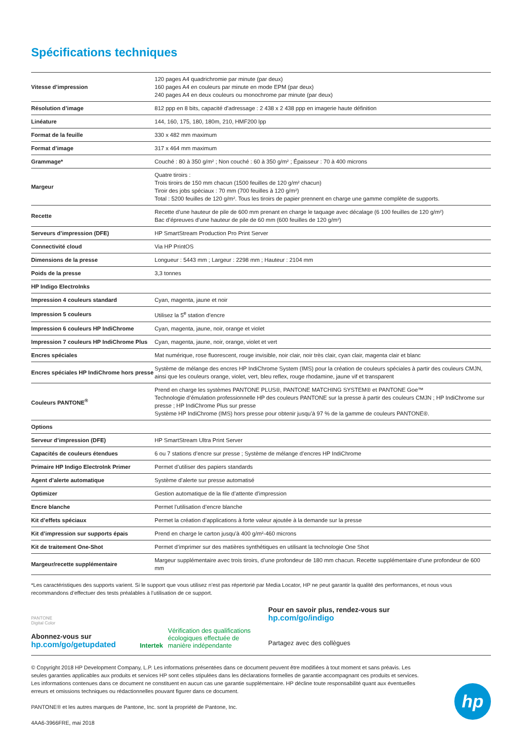Spécifications techniques
| Vitesse d’impression | 120 pages A4 quadrichromie par minute (par deux) 160 pages A4 en couleurs par minute en mode EPM (par deux) 240 pages A4 en deux couleurs ou monochrome par minute (par deux) |
| Résolution d’image | 812 ppp en 8 bits, capacité d’adressage : 2 438 x 2 438 ppp en imagerie haute définition |
| Linéature | 144, 160, 175, 180, 180m, 210, HMF200 lpp |
| Format de la feuille | 330 x 482 mm maximum |
| Format d’image | 317 x 464 mm maximum |
| Grammage* | Couché : 80 à 350 g/m² ; Non couché : 60 à 350 g/m² ; Épaisseur : 70 à 400 microns |
| Margeur | Quatre tiroirs : Trois tiroirs de 150 mm chacun (1500 feuilles de 120 g/m² chacun) Tiroir des jobs spéciaux : 70 mm (700 feuilles à 120 g/m²) Total : 5200 feuilles de 120 g/m². Tous les tiroirs de papier prennent en charge une gamme complète de supports. |
| Recette | Recette d’une hauteur de pile de 600 mm prenant en charge le taquage avec décalage (6 100 feuilles de 120 g/m²) Bac d’épreuves d’une hauteur de pile de 60 mm (600 feuilles de 120 g/m²) |
| Serveurs d’impression (DFE) | HP SmartStream Production Pro Print Server |
| Connectivité cloud | Via HP PrintOS |
| Dimensions de la presse | Longueur : 5443 mm ; Largeur : 2298 mm ; Hauteur : 2104 mm |
| Poids de la presse | 3,3 tonnes |
| HP Indigo ElectroInks | |
| Impression 4 couleurs standard | Cyan, magenta, jaune et noir |
| Impression 5 couleurs | Utilisez la 5<sup>e</sup> station d’encre |
| Impression 6 couleurs HP IndiChrome | Cyan, magenta, jaune, noir, orange et violet |
| Impression 7 couleurs HP IndiChrome Plus | Cyan, magenta, jaune, noir, orange, violet et vert |
| Encres spéciales | Mat numérique, rose fluorescent, rouge invisible, noir clair, noir très clair, cyan clair, magenta clair et blanc |
| Encres spéciales HP IndiChrome hors presse | Système de mélange des encres HP IndiChrome System (IMS) pour la création de couleurs spéciales à partir des couleurs CMJN, ainsi que les couleurs orange, violet, vert, bleu reflex, rouge rhodamine, jaune vif et transparent |
| Couleurs PANTONE<sup>®</sup> | Prend en charge les systèmes PANTONE PLUS®, PANTONE MATCHING SYSTEM® et PANTONE Goe™ Technologie d’émulation professionnelle HP des couleurs PANTONE sur la presse à partir des couleurs CMJN ; HP IndiChrome sur presse ; HP IndiChrome Plus sur presse Système HP IndiChrome (IMS) hors presse pour obtenir jusqu’à 97 % de la gamme de couleurs PANTONE®. |
| Options | |
| Serveur d’impression (DFE) | HP SmartStream Ultra Print Server |
| Capacités de couleurs étendues | 6 ou 7 stations d’encre sur presse ; Système de mélange d’encres HP IndiChrome |
| Primaire HP Indigo ElectroInk Primer | Permet d’utiliser des papiers standards |
| Agent d’alerte automatique | Système d’alerte sur presse automatisé |
| Optimizer | Gestion automatique de la file d’attente d’impression |
| Encre blanche | Permet l’utilisation d’encre blanche |
| Kit d’effets spéciaux | Permet la création d’applications à forte valeur ajoutée à la demande sur la presse |
| Kit d’impression sur supports épais | Prend en charge le carton jusqu’à 400 g/m²-460 microns |
| Kit de traitement One-Shot | Permet d’imprimer sur des matières synthétiques en utilisant la technologie One Shot |
| Margeur/recette supplémentaire | Margeur supplémentaire avec trois tiroirs, d’une profondeur de 180 mm chacun. Recette supplémentaire d’une profondeur de 600 mm |
*Les caractéristiques des supports varient. Si le support que vous utilisez n’est pas répertorié par Media Locator, HP ne peut garantir la qualité des performances, et nous vous recommandons d’effectuer des tests préalables à l’utilisation de ce support.
PANTONE
Digital Color
Abonnez-vous sur
hp.com/go/getupdated
Intertek
Vérification des qualifications écologiques effectuée de manière indépendante
Pour en savoir plus, rendez-vous sur
hp.com/go/indigo
Partagez avec des collègues
© Copyright 2018 HP Development Company, L.P. Les informations présentées dans ce document peuvent être modifiées à tout moment et sans préavis. Les seules garanties applicables aux produits et services HP sont celles stipulées dans les déclarations formelles de garantie accompagnant ces produits et services. Les informations contenues dans ce document ne constituent en aucun cas une garantie supplémentaire. HP décline toute responsabilité quant aux éventuelles erreurs et omissions techniques ou rédactionnelles pouvant figurer dans ce document.
PANTONE® et les autres marques de Pantone, Inc. sont la propriété de Pantone, Inc.
4AA6-3966FRE, mai 2018
hp